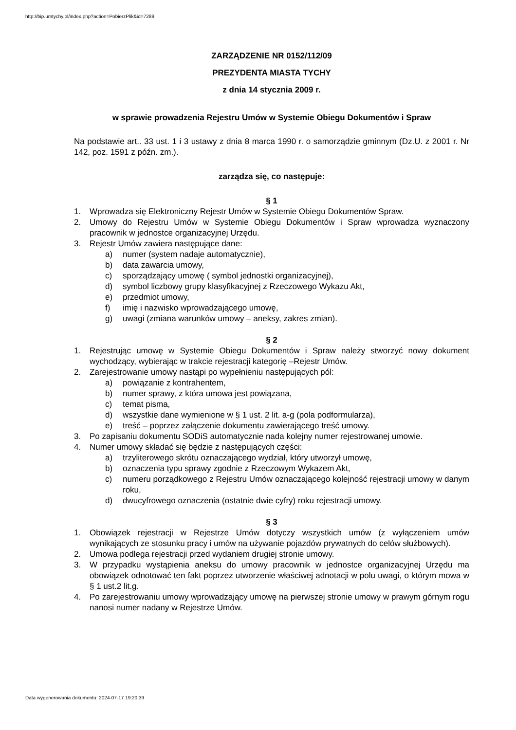http://bip.umtychy.pl/index.php?action=PobierzPlik&id=7289
ZARZĄDZENIE NR 0152/112/09
PREZYDENTA MIASTA TYCHY
z dnia 14 stycznia 2009 r.
w sprawie prowadzenia Rejestru Umów w Systemie Obiegu Dokumentów i Spraw
Na podstawie art.. 33 ust. 1 i 3 ustawy z dnia 8 marca 1990 r. o samorządzie gminnym (Dz.U. z 2001 r. Nr 142, poz. 1591 z późn. zm.).
zarządza się, co następuje:
§ 1
1. Wprowadza się Elektroniczny Rejestr Umów w Systemie Obiegu Dokumentów Spraw.
2. Umowy do Rejestru Umów w Systemie Obiegu Dokumentów i Spraw wprowadza wyznaczony pracownik w jednostce organizacyjnej Urzędu.
3. Rejestr Umów zawiera następujące dane:
a) numer (system nadaje automatycznie),
b) data zawarcia umowy,
c) sporządzający umowę ( symbol jednostki organizacyjnej),
d) symbol liczbowy grupy klasyfikacyjnej z Rzeczowego Wykazu Akt,
e) przedmiot umowy,
f) imię i nazwisko wprowadzającego umowę,
g) uwagi (zmiana warunków umowy – aneksy, zakres zmian).
§ 2
1. Rejestrując umowę w Systemie Obiegu Dokumentów i Spraw należy stworzyć nowy dokument wychodzący, wybierając w trakcie rejestracji kategorię –Rejestr Umów.
2. Zarejestrowanie umowy nastąpi po wypełnieniu następujących pól:
a) powiązanie z kontrahentem,
b) numer sprawy, z która umowa jest powiązana,
c) temat pisma,
d) wszystkie dane wymienione w § 1 ust. 2 lit. a-g (pola podformularza),
e) treść – poprzez załączenie dokumentu zawierającego treść umowy.
3. Po zapisaniu dokumentu SODiS automatycznie nada kolejny numer rejestrowanej umowie.
4. Numer umowy składać się będzie z następujących części:
a) trzyliterowego skrótu oznaczającego wydział, który utworzył umowę,
b) oznaczenia typu sprawy zgodnie z Rzeczowym Wykazem Akt,
c) numeru porządkowego z Rejestru Umów oznaczającego kolejność rejestracji umowy w danym roku,
d) dwucyfrowego oznaczenia (ostatnie dwie cyfry) roku rejestracji umowy.
§ 3
1. Obowiązek rejestracji w Rejestrze Umów dotyczy wszystkich umów (z wyłączeniem umów wynikających ze stosunku pracy i umów na używanie pojazdów prywatnych do celów służbowych).
2. Umowa podlega rejestracji przed wydaniem drugiej stronie umowy.
3. W przypadku wystąpienia aneksu do umowy pracownik w jednostce organizacyjnej Urzędu ma obowiązek odnotować ten fakt poprzez utworzenie właściwej adnotacji w polu uwagi, o którym mowa w § 1 ust.2 lit.g.
4. Po zarejestrowaniu umowy wprowadzający umowę na pierwszej stronie umowy w prawym górnym rogu nanosi numer nadany w Rejestrze Umów.
Data wygenerowania dokumentu: 2024-07-17 19:20:39